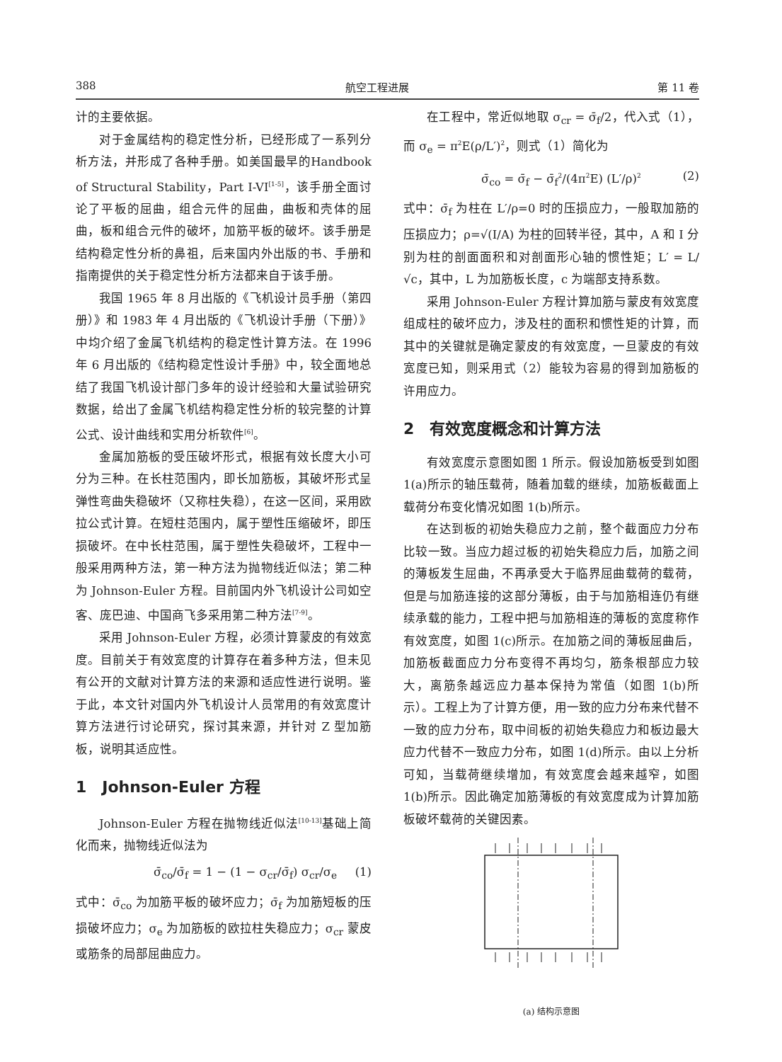388 航空工程进展 第 11 卷
计的主要依据。
对于金属结构的稳定性分析，已经形成了一系列分析方法，并形成了各种手册。如美国最早的Handbook of Structural Stability，Part I-VI<sup>[1-5]</sup>，该手册全面讨论了平板的屈曲，组合元件的屈曲，曲板和壳体的屈曲，板和组合元件的破坏，加筋平板的破坏。该手册是结构稳定性分析的鼻祖，后来国内外出版的书、手册和指南提供的关于稳定性分析方法都来自于该手册。
我国 1965 年 8 月出版的《飞机设计员手册（第四册）》和 1983 年 4 月出版的《飞机设计手册（下册）》中均介绍了金属飞机结构的稳定性计算方法。在 1996 年 6 月出版的《结构稳定性设计手册》中，较全面地总结了我国飞机设计部门多年的设计经验和大量试验研究数据，给出了金属飞机结构稳定性分析的较完整的计算公式、设计曲线和实用分析软件<sup>[6]</sup>。
金属加筋板的受压破坏形式，根据有效长度大小可分为三种。在长柱范围内，即长加筋板，其破坏形式呈弹性弯曲失稳破坏（又称柱失稳），在这一区间，采用欧拉公式计算。在短柱范围内，属于塑性压缩破坏，即压损破坏。在中长柱范围，属于塑性失稳破坏，工程中一般采用两种方法，第一种方法为抛物线近似法；第二种为 Johnson-Euler 方程。目前国内外飞机设计公司如空客、庞巴迪、中国商飞多采用第二种方法<sup>[7-9]</sup>。
采用 Johnson-Euler 方程，必须计算蒙皮的有效宽度。目前关于有效宽度的计算存在着多种方法，但未见有公开的文献对计算方法的来源和适应性进行说明。鉴于此，本文针对国内外飞机设计人员常用的有效宽度计算方法进行讨论研究，探讨其来源，并针对 Z 型加筋板，说明其适应性。
1　Johnson-Euler 方程
Johnson-Euler 方程在抛物线近似法<sup>[10-13]</sup>基础上简化而来，抛物线近似法为
σ̄<sub>co</sub>/σ̄<sub>f</sub> = 1 − (1 − σ<sub>cr</sub>/σ̄<sub>f</sub>) σ<sub>cr</sub>/σ<sub>e</sub> (1)
式中：σ̄<sub>co</sub> 为加筋平板的破坏应力；σ̄<sub>f</sub> 为加筋短板的压损破坏应力；σ<sub>e</sub> 为加筋板的欧拉柱失稳应力；σ<sub>cr</sub> 蒙皮或筋条的局部屈曲应力。
在工程中，常近似地取 σ<sub>cr</sub> = σ̄<sub>f</sub>/2，代入式（1），而 σ<sub>e</sub> = π<sup>2</sup>E(ρ/L′)<sup>2</sup>，则式（1）简化为
σ̄<sub>co</sub> = σ̄<sub>f</sub> − σ̄<sub>f</sub><sup>2</sup>/(4π<sup>2</sup>E) (L′/ρ)<sup>2</sup> (2)
式中：σ̄<sub>f</sub> 为柱在 L′/ρ=0 时的压损应力，一般取加筋的压损应力；ρ=√(I/A) 为柱的回转半径，其中，A 和 I 分别为柱的剖面面积和对剖面形心轴的惯性矩；L′ = L/√c，其中，L 为加筋板长度，c 为端部支持系数。
采用 Johnson-Euler 方程计算加筋与蒙皮有效宽度组成柱的破坏应力，涉及柱的面积和惯性矩的计算，而其中的关键就是确定蒙皮的有效宽度，一旦蒙皮的有效宽度已知，则采用式（2）能较为容易的得到加筋板的许用应力。
2　有效宽度概念和计算方法
有效宽度示意图如图 1 所示。假设加筋板受到如图 1(a)所示的轴压载荷，随着加载的继续，加筋板截面上载荷分布变化情况如图 1(b)所示。
在达到板的初始失稳应力之前，整个截面应力分布比较一致。当应力超过板的初始失稳应力后，加筋之间的薄板发生屈曲，不再承受大于临界屈曲载荷的载荷，但是与加筋连接的这部分薄板，由于与加筋相连仍有继续承载的能力，工程中把与加筋相连的薄板的宽度称作有效宽度，如图 1(c)所示。在加筋之间的薄板屈曲后，加筋板截面应力分布变得不再均匀，筋条根部应力较大，离筋条越远应力基本保持为常值（如图 1(b)所示）。工程上为了计算方便，用一致的应力分布来代替不一致的应力分布，取中间板的初始失稳应力和板边最大应力代替不一致应力分布，如图 1(d)所示。由以上分析可知，当载荷继续增加，有效宽度会越来越窄，如图 1(b)所示。因此确定加筋薄板的有效宽度成为计算加筋板破坏载荷的关键因素。
(a) 结构示意图